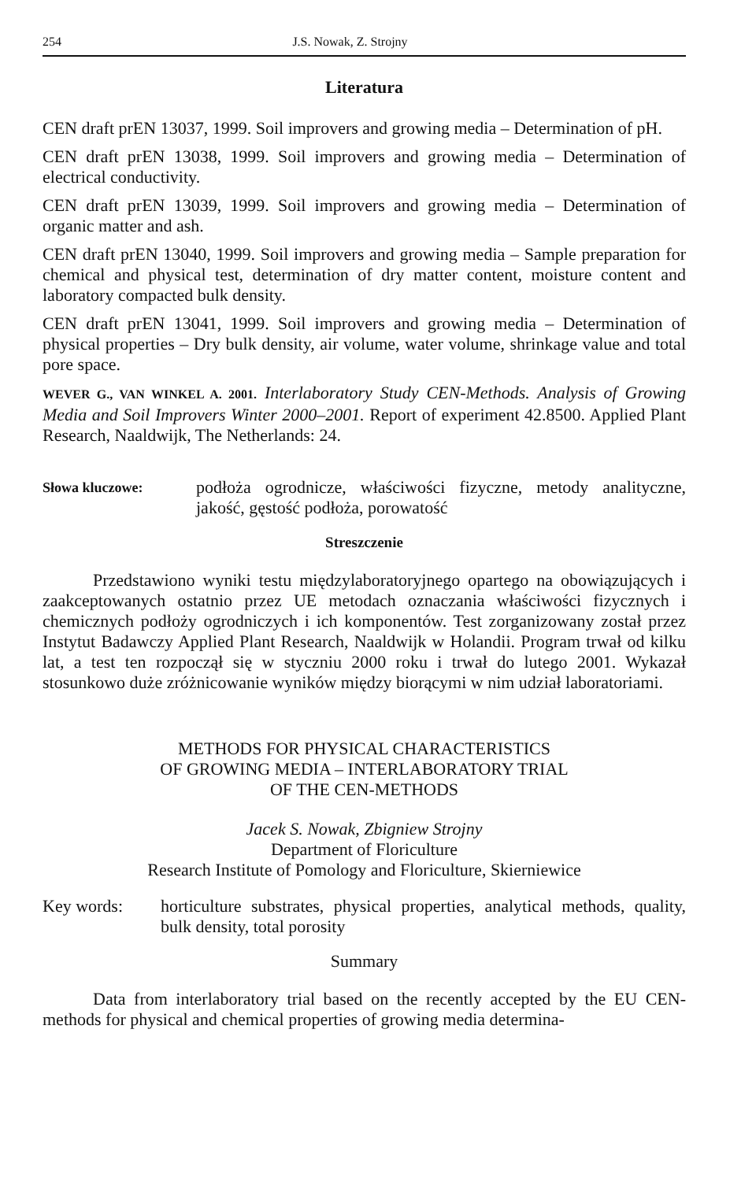254 J.S. Nowak, Z. Strojny
Literatura
CEN draft prEN 13037, 1999. Soil improvers and growing media – Determination of pH.
CEN draft prEN 13038, 1999. Soil improvers and growing media – Determination of electrical conductivity.
CEN draft prEN 13039, 1999. Soil improvers and growing media – Determination of organic matter and ash.
CEN draft prEN 13040, 1999. Soil improvers and growing media – Sample preparation for chemical and physical test, determination of dry matter content, moisture content and laboratory compacted bulk density.
CEN draft prEN 13041, 1999. Soil improvers and growing media – Determination of physical properties – Dry bulk density, air volume, water volume, shrinkage value and total pore space.
WEVER G., VAN WINKEL A. 2001. Interlaboratory Study CEN-Methods. Analysis of Growing Media and Soil Improvers Winter 2000–2001. Report of experiment 42.8500. Applied Plant Research, Naaldwijk, The Netherlands: 24.
Słowa kluczowe:
podłoża ogrodnicze, właściwości fizyczne, metody analityczne, jakość, gęstość podłoża, porowatość
Streszczenie
Przedstawiono wyniki testu międzylaboratoryjnego opartego na obowiązujących i zaakceptowanych ostatnio przez UE metodach oznaczania właściwości fizycznych i chemicznych podłoży ogrodniczych i ich komponentów. Test zorganizowany został przez Instytut Badawczy Applied Plant Research, Naaldwijk w Holandii. Program trwał od kilku lat, a test ten rozpoczął się w styczniu 2000 roku i trwał do lutego 2001. Wykazał stosunkowo duże zróżnicowanie wyników między biorącymi w nim udział laboratoriami.
METHODS FOR PHYSICAL CHARACTERISTICS
OF GROWING MEDIA – INTERLABORATORY TRIAL
OF THE CEN-METHODS
Jacek S. Nowak, Zbigniew Strojny
Department of Floriculture
Research Institute of Pomology and Floriculture, Skierniewice
Key words: horticulture substrates, physical properties, analytical methods, quality, bulk density, total porosity
Summary
Data from interlaboratory trial based on the recently accepted by the EU CEN-methods for physical and chemical properties of growing media determina-